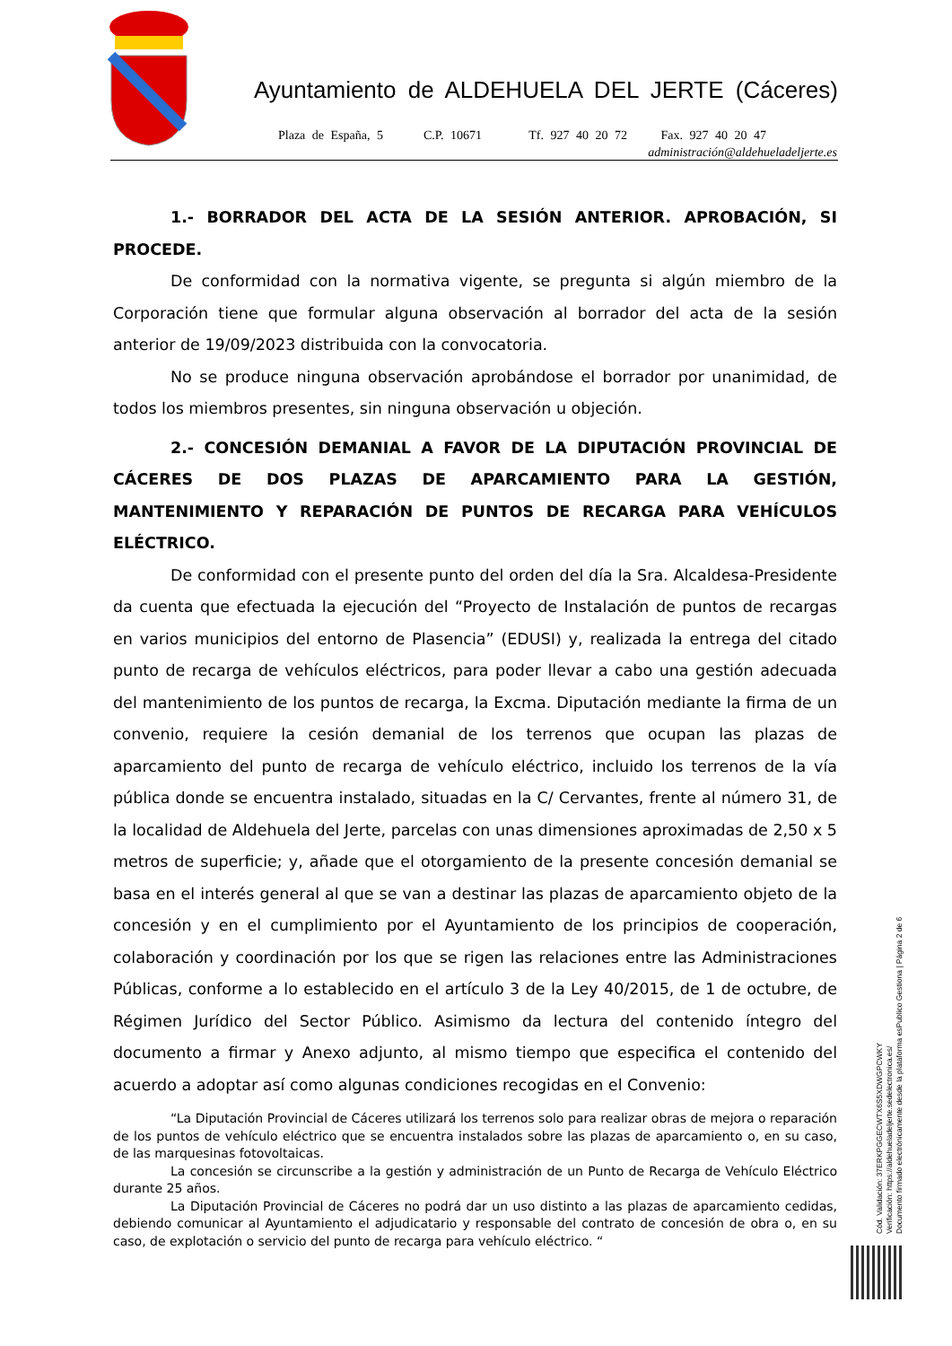Ayuntamiento de ALDEHUELA DEL JERTE (Cáceres)
Plaza de España, 5 C.P. 10671 Tf. 927 40 20 72 Fax. 927 40 20 47
administración@aldehueladeljerte.es
1.- BORRADOR DEL ACTA DE LA SESIÓN ANTERIOR. APROBACIÓN, SI PROCEDE.
De conformidad con la normativa vigente, se pregunta si algún miembro de la Corporación tiene que formular alguna observación al borrador del acta de la sesión anterior de 19/09/2023 distribuida con la convocatoria.
No se produce ninguna observación aprobándose el borrador por unanimidad, de todos los miembros presentes, sin ninguna observación u objeción.
2.- CONCESIÓN DEMANIAL A FAVOR DE LA DIPUTACIÓN PROVINCIAL DE CÁCERES DE DOS PLAZAS DE APARCAMIENTO PARA LA GESTIÓN, MANTENIMIENTO Y REPARACIÓN DE PUNTOS DE RECARGA PARA VEHÍCULOS ELÉCTRICO.
De conformidad con el presente punto del orden del día la Sra. Alcaldesa-Presidente da cuenta que efectuada la ejecución del “Proyecto de Instalación de puntos de recargas en varios municipios del entorno de Plasencia” (EDUSI) y, realizada la entrega del citado punto de recarga de vehículos eléctricos, para poder llevar a cabo una gestión adecuada del mantenimiento de los puntos de recarga, la Excma. Diputación mediante la firma de un convenio, requiere la cesión demanial de los terrenos que ocupan las plazas de aparcamiento del punto de recarga de vehículo eléctrico, incluido los terrenos de la vía pública donde se encuentra instalado, situadas en la C/ Cervantes, frente al número 31, de la localidad de Aldehuela del Jerte, parcelas con unas dimensiones aproximadas de 2,50 x 5 metros de superficie; y, añade que el otorgamiento de la presente concesión demanial se basa en el interés general al que se van a destinar las plazas de aparcamiento objeto de la concesión y en el cumplimiento por el Ayuntamiento de los principios de cooperación, colaboración y coordinación por los que se rigen las relaciones entre las Administraciones Públicas, conforme a lo establecido en el artículo 3 de la Ley 40/2015, de 1 de octubre, de Régimen Jurídico del Sector Público. Asimismo da lectura del contenido íntegro del documento a firmar y Anexo adjunto, al mismo tiempo que especifica el contenido del acuerdo a adoptar así como algunas condiciones recogidas en el Convenio:
“La Diputación Provincial de Cáceres utilizará los terrenos solo para realizar obras de mejora o reparación de los puntos de vehículo eléctrico que se encuentra instalados sobre las plazas de aparcamiento o, en su caso, de las marquesinas fotovoltaicas.
La concesión se circunscribe a la gestión y administración de un Punto de Recarga de Vehículo Eléctrico durante 25 años.
La Diputación Provincial de Cáceres no podrá dar un uso distinto a las plazas de aparcamiento cedidas, debiendo comunicar al Ayuntamiento el adjudicatario y responsable del contrato de concesión de obra o, en su caso, de explotación o servicio del punto de recarga para vehículo eléctrico. “
Cód. Validación: 37ERKPGGECWTX6S5XDWGPCWKY
Verificación: https://aldehueladeljerte.sedelectronica.es/
Documento firmado electrónicamente desde la plataforma esPublico Gestiona | Página 2 de 6